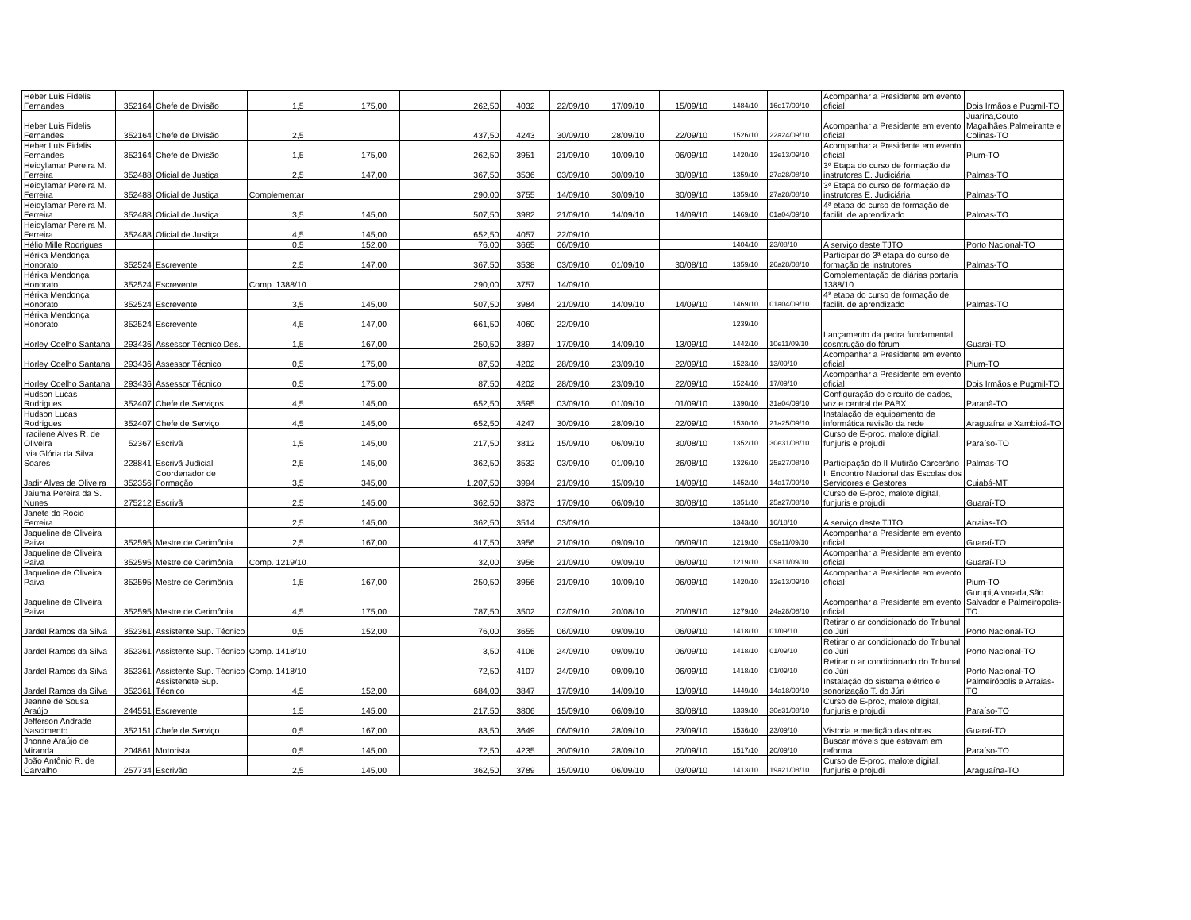| Heber Luis Fidelis Fernandes | 352164 | Chefe de Divisão | 1,5 | 175,00 | 262,50 | 4032 | 22/09/10 | 17/09/10 | 15/09/10 | 1484/10 | 16e17/09/10 | Acompanhar a Presidente em evento oficial | Dois Irmãos e Pugmil-TO |
| Heber Luis Fidelis Fernandes | 352164 | Chefe de Divisão | 2,5 | | 437,50 | 4243 | 30/09/10 | 28/09/10 | 22/09/10 | 1526/10 | 22a24/09/10 | Acompanhar a Presidente em evento oficial | Juarina,Couto Magalhães,Palmeirante e Colinas-TO |
| Heber Luís Fidelis Fernandes | 352164 | Chefe de Divisão | 1,5 | 175,00 | 262,50 | 3951 | 21/09/10 | 10/09/10 | 06/09/10 | 1420/10 | 12e13/09/10 | Acompanhar a Presidente em evento oficial | Pium-TO |
| Heidylamar Pereira M. Ferreira | 352488 | Oficial de Justiça | 2,5 | 147,00 | 367,50 | 3536 | 03/09/10 | 30/09/10 | 30/09/10 | 1359/10 | 27a28/08/10 | 3ª Etapa do curso de formação de instrutores E. Judiciária | Palmas-TO |
| Heidylamar Pereira M. Ferreira | 352488 | Oficial de Justiça | Complementar | | 290,00 | 3755 | 14/09/10 | 30/09/10 | 30/09/10 | 1359/10 | 27a28/08/10 | 3ª Etapa do curso de formação de instrutores E. Judiciária | Palmas-TO |
| Heidylamar Pereira M. Ferreira | 352488 | Oficial de Justiça | 3,5 | 145,00 | 507,50 | 3982 | 21/09/10 | 14/09/10 | 14/09/10 | 1469/10 | 01a04/09/10 | 4ª etapa do curso de formação de facilit. de aprendizado | Palmas-TO |
| Heidylamar Pereira M. Ferreira | 352488 | Oficial de Justiça | 4,5 | 145,00 | 652,50 | 4057 | 22/09/10 | | | | | | |
| Hélio Mille Rodrigues | | | 0,5 | 152,00 | 76,00 | 3665 | 06/09/10 | | | 1404/10 | 23/08/10 | A serviço deste TJTO | Porto Nacional-TO |
| Hérika Mendonça Honorato | 352524 | Escrevente | 2,5 | 147,00 | 367,50 | 3538 | 03/09/10 | 01/09/10 | 30/08/10 | 1359/10 | 26a28/08/10 | Participar do 3ª etapa do curso de formação de instrutores | Palmas-TO |
| Hérika Mendonça Honorato | 352524 | Escrevente | Comp. 1388/10 | | 290,00 | 3757 | 14/09/10 | | | | | Complementação de diárias portaria 1388/10 | |
| Hérika Mendonça Honorato | 352524 | Escrevente | 3,5 | 145,00 | 507,50 | 3984 | 21/09/10 | 14/09/10 | 14/09/10 | 1469/10 | 01a04/09/10 | 4ª etapa do curso de formação de facilit. de aprendizado | Palmas-TO |
| Hérika Mendonça Honorato | 352524 | Escrevente | 4,5 | 147,00 | 661,50 | 4060 | 22/09/10 | | | 1239/10 | | | |
| Horley Coelho Santana | 293436 | Assessor Técnico Des. | 1,5 | 167,00 | 250,50 | 3897 | 17/09/10 | 14/09/10 | 13/09/10 | 1442/10 | 10e11/09/10 | Lançamento da pedra fundamental cosntrução do fórum | Guaraí-TO |
| Horley Coelho Santana | 293436 | Assessor Técnico | 0,5 | 175,00 | 87,50 | 4202 | 28/09/10 | 23/09/10 | 22/09/10 | 1523/10 | 13/09/10 | Acompanhar a Presidente em evento oficial | Pium-TO |
| Horley Coelho Santana | 293436 | Assessor Técnico | 0,5 | 175,00 | 87,50 | 4202 | 28/09/10 | 23/09/10 | 22/09/10 | 1524/10 | 17/09/10 | Acompanhar a Presidente em evento oficial | Dois Irmãos e Pugmil-TO |
| Hudson Lucas Rodrigues | 352407 | Chefe de Serviços | 4,5 | 145,00 | 652,50 | 3595 | 03/09/10 | 01/09/10 | 01/09/10 | 1390/10 | 31a04/09/10 | Configuração do circuito de dados, voz e central de PABX | Paranã-TO |
| Hudson Lucas Rodrigues | 352407 | Chefe de Serviço | 4,5 | 145,00 | 652,50 | 4247 | 30/09/10 | 28/09/10 | 22/09/10 | 1530/10 | 21a25/09/10 | Instalação de equipamento de informática revisão da rede | Araguaína e Xambioá-TO |
| Iracilene Alves R. de Oliveira | 52367 | Escrivã | 1,5 | 145,00 | 217,50 | 3812 | 15/09/10 | 06/09/10 | 30/08/10 | 1352/10 | 30e31/08/10 | Curso de E-proc, malote digital, funjuris e projudi | Paraíso-TO |
| Ivia Glória da Silva Soares | 228841 | Escrivã Judicial | 2,5 | 145,00 | 362,50 | 3532 | 03/09/10 | 01/09/10 | 26/08/10 | 1326/10 | 25a27/08/10 | Participação do II Mutirão Carcerário | Palmas-TO |
| Jadir Alves de Oliveira | 352356 | Coordenador de Formação | 3,5 | 345,00 | 1.207,50 | 3994 | 21/09/10 | 15/09/10 | 14/09/10 | 1452/10 | 14a17/09/10 | II Encontro Nacional das Escolas dos Servidores e Gestores | Cuiabá-MT |
| Jaiuma Pereira da S. Nunes | 275212 | Escrivã | 2,5 | 145,00 | 362,50 | 3873 | 17/09/10 | 06/09/10 | 30/08/10 | 1351/10 | 25a27/08/10 | Curso de E-proc, malote digital, funjuris e projudi | Guaraí-TO |
| Janete do Rócio Ferreira | | | 2,5 | 145,00 | 362,50 | 3514 | 03/09/10 | | | 1343/10 | 16/18/10 | A serviço deste TJTO | Arraias-TO |
| Jaqueline de Oliveira Paiva | 352595 | Mestre de Cerimônia | 2,5 | 167,00 | 417,50 | 3956 | 21/09/10 | 09/09/10 | 06/09/10 | 1219/10 | 09a11/09/10 | Acompanhar a Presidente em evento oficial | Guaraí-TO |
| Jaqueline de Oliveira Paiva | 352595 | Mestre de Cerimônia | Comp. 1219/10 | | 32,00 | 3956 | 21/09/10 | 09/09/10 | 06/09/10 | 1219/10 | 09a11/09/10 | Acompanhar a Presidente em evento oficial | Guaraí-TO |
| Jaqueline de Oliveira Paiva | 352595 | Mestre de Cerimônia | 1,5 | 167,00 | 250,50 | 3956 | 21/09/10 | 10/09/10 | 06/09/10 | 1420/10 | 12e13/09/10 | Acompanhar a Presidente em evento oficial | Pium-TO |
| Jaqueline de Oliveira Paiva | 352595 | Mestre de Cerimônia | 4,5 | 175,00 | 787,50 | 3502 | 02/09/10 | 20/08/10 | 20/08/10 | 1279/10 | 24a28/08/10 | Acompanhar a Presidente em evento oficial | Gurupi,Alvorada,São Salvador e Palmeirópolis-TO |
| Jardel Ramos da Silva | 352361 | Assistente Sup. Técnico | 0,5 | 152,00 | 76,00 | 3655 | 06/09/10 | 09/09/10 | 06/09/10 | 1418/10 | 01/09/10 | Retirar o ar condicionado do Tribunal do Júri | Porto Nacional-TO |
| Jardel Ramos da Silva | 352361 | Assistente Sup. Técnico | Comp. 1418/10 | | 3,50 | 4106 | 24/09/10 | 09/09/10 | 06/09/10 | 1418/10 | 01/09/10 | Retirar o ar condicionado do Tribunal do Júri | Porto Nacional-TO |
| Jardel Ramos da Silva | 352361 | Assistente Sup. Técnico | Comp. 1418/10 | | 72,50 | 4107 | 24/09/10 | 09/09/10 | 06/09/10 | 1418/10 | 01/09/10 | Retirar o ar condicionado do Tribunal do Júri | Porto Nacional-TO |
| Jardel Ramos da Silva | 352361 | Assistenete Sup. Técnico | 4,5 | 152,00 | 684,00 | 3847 | 17/09/10 | 14/09/10 | 13/09/10 | 1449/10 | 14a18/09/10 | Instalação do sistema elétrico e sonorização T. do Júri | Palmeirópolis e Arraias-TO |
| Jeanne de Sousa Araújo | 244551 | Escrevente | 1,5 | 145,00 | 217,50 | 3806 | 15/09/10 | 06/09/10 | 30/08/10 | 1339/10 | 30e31/08/10 | Curso de E-proc, malote digital, funjuris e projudi | Paraíso-TO |
| Jefferson Andrade Nascimento | 352151 | Chefe de Serviço | 0,5 | 167,00 | 83,50 | 3649 | 06/09/10 | 28/09/10 | 23/09/10 | 1536/10 | 23/09/10 | Vistoria e medição das obras | Guaraí-TO |
| Jhonne Araújo de Miranda | 204861 | Motorista | 0,5 | 145,00 | 72,50 | 4235 | 30/09/10 | 28/09/10 | 20/09/10 | 1517/10 | 20/09/10 | Buscar móveis que estavam em reforma | Paraíso-TO |
| João Antônio R. de Carvalho | 257734 | Escrivão | 2,5 | 145,00 | 362,50 | 3789 | 15/09/10 | 06/09/10 | 03/09/10 | 1413/10 | 19a21/08/10 | Curso de E-proc, malote digital, funjuris e projudi | Araguaína-TO |